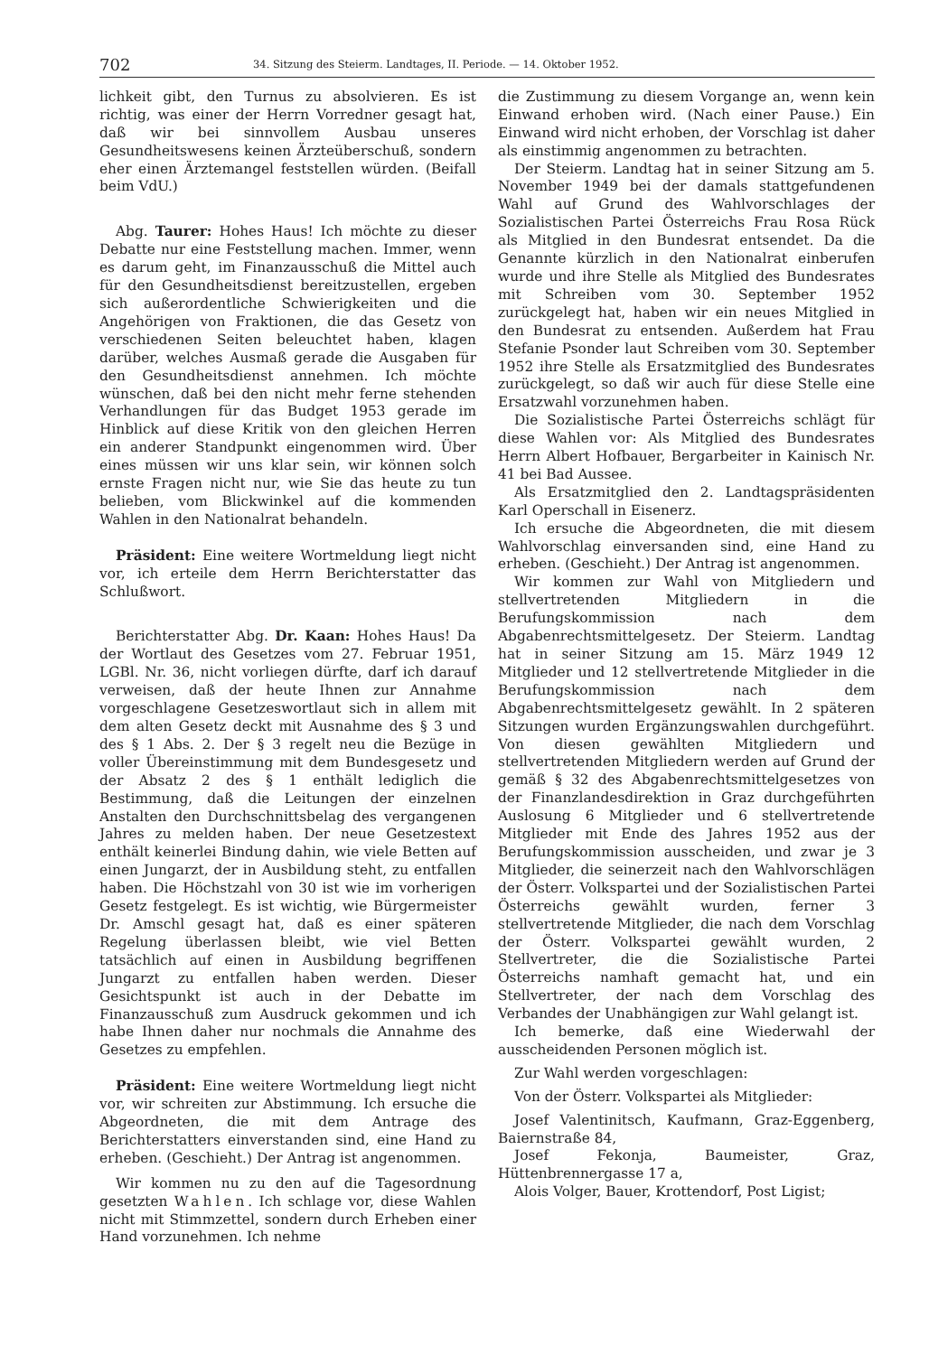702 34. Sitzung des Steierm. Landtages, II. Periode. — 14. Oktober 1952.
lichkeit gibt, den Turnus zu absolvieren. Es ist richtig, was einer der Herrn Vorredner gesagt hat, daß wir bei sinnvollem Ausbau unseres Gesundheitswesens keinen Ärzteüberschuß, sondern eher einen Ärztemangel feststellen würden. (Beifall beim VdU.)
Abg. Taurer: Hohes Haus! Ich möchte zu dieser Debatte nur eine Feststellung machen. Immer, wenn es darum geht, im Finanzausschuß die Mittel auch für den Gesundheitsdienst bereitzustellen, ergeben sich außerordentliche Schwierigkeiten und die Angehörigen von Fraktionen, die das Gesetz von verschiedenen Seiten beleuchtet haben, klagen darüber, welches Ausmaß gerade die Ausgaben für den Gesundheitsdienst annehmen. Ich möchte wünschen, daß bei den nicht mehr ferne stehenden Verhandlungen für das Budget 1953 gerade im Hinblick auf diese Kritik von den gleichen Herren ein anderer Standpunkt eingenommen wird. Über eines müssen wir uns klar sein, wir können solch ernste Fragen nicht nur, wie Sie das heute zu tun belieben, vom Blickwinkel auf die kommenden Wahlen in den Nationalrat behandeln.
Präsident: Eine weitere Wortmeldung liegt nicht vor, ich erteile dem Herrn Berichterstatter das Schlußwort.
Berichterstatter Abg. Dr. Kaan: Hohes Haus! Da der Wortlaut des Gesetzes vom 27. Februar 1951, LGBl. Nr. 36, nicht vorliegen dürfte, darf ich darauf verweisen, daß der heute Ihnen zur Annahme vorgeschlagene Gesetzeswortlaut sich in allem mit dem alten Gesetz deckt mit Ausnahme des § 3 und des § 1 Abs. 2. Der § 3 regelt neu die Bezüge in voller Übereinstimmung mit dem Bundesgesetz und der Absatz 2 des § 1 enthält lediglich die Bestimmung, daß die Leitungen der einzelnen Anstalten den Durchschnittsbelag des vergangenen Jahres zu melden haben. Der neue Gesetzestext enthält keinerlei Bindung dahin, wie viele Betten auf einen Jungarzt, der in Ausbildung steht, zu entfallen haben. Die Höchstzahl von 30 ist wie im vorherigen Gesetz festgelegt. Es ist wichtig, wie Bürgermeister Dr. Amschl gesagt hat, daß es einer späteren Regelung überlassen bleibt, wie viel Betten tatsächlich auf einen in Ausbildung begriffenen Jungarzt zu entfallen haben werden. Dieser Gesichtspunkt ist auch in der Debatte im Finanzausschuß zum Ausdruck gekommen und ich habe Ihnen daher nur nochmals die Annahme des Gesetzes zu empfehlen.
Präsident: Eine weitere Wortmeldung liegt nicht vor, wir schreiten zur Abstimmung. Ich ersuche die Abgeordneten, die mit dem Antrage des Berichterstatters einverstanden sind, eine Hand zu erheben. (Geschieht.) Der Antrag ist angenommen.
Wir kommen nu zu den auf die Tagesordnung gesetzten Wahlen. Ich schlage vor, diese Wahlen nicht mit Stimmzettel, sondern durch Erheben einer Hand vorzunehmen. Ich nehme
die Zustimmung zu diesem Vorgange an, wenn kein Einwand erhoben wird. (Nach einer Pause.) Ein Einwand wird nicht erhoben, der Vorschlag ist daher als einstimmig angenommen zu betrachten.
Der Steierm. Landtag hat in seiner Sitzung am 5. November 1949 bei der damals stattgefundenen Wahl auf Grund des Wahlvorschlages der Sozialistischen Partei Österreichs Frau Rosa Rück als Mitglied in den Bundesrat entsendet. Da die Genannte kürzlich in den Nationalrat einberufen wurde und ihre Stelle als Mitglied des Bundesrates mit Schreiben vom 30. September 1952 zurückgelegt hat, haben wir ein neues Mitglied in den Bundesrat zu entsenden. Außerdem hat Frau Stefanie Psonder laut Schreiben vom 30. September 1952 ihre Stelle als Ersatzmitglied des Bundesrates zurückgelegt, so daß wir auch für diese Stelle eine Ersatzwahl vorzunehmen haben.
Die Sozialistische Partei Österreichs schlägt für diese Wahlen vor: Als Mitglied des Bundesrates Herrn Albert Hofbauer, Bergarbeiter in Kainisch Nr. 41 bei Bad Aussee.
Als Ersatzmitglied den 2. Landtagspräsidenten Karl Operschall in Eisenerz.
Ich ersuche die Abgeordneten, die mit diesem Wahlvorschlag einversanden sind, eine Hand zu erheben. (Geschieht.) Der Antrag ist angenommen.
Wir kommen zur Wahl von Mitgliedern und stellvertretenden Mitgliedern in die Berufungskommission nach dem Abgabenrechtsmittelgesetz. Der Steierm. Landtag hat in seiner Sitzung am 15. März 1949 12 Mitglieder und 12 stellvertretende Mitglieder in die Berufungskommission nach dem Abgabenrechtsmittelgesetz gewählt. In 2 späteren Sitzungen wurden Ergänzungswahlen durchgeführt. Von diesen gewählten Mitgliedern und stellvertretenden Mitgliedern werden auf Grund der gemäß § 32 des Abgabenrechtsmittelgesetzes von der Finanzlandesdirektion in Graz durchgeführten Auslosung 6 Mitglieder und 6 stellvertretende Mitglieder mit Ende des Jahres 1952 aus der Berufungskommission ausscheiden, und zwar je 3 Mitglieder, die seinerzeit nach den Wahlvorschlägen der Österr. Volkspartei und der Sozialistischen Partei Österreichs gewählt wurden, ferner 3 stellvertretende Mitglieder, die nach dem Vorschlag der Österr. Volkspartei gewählt wurden, 2 Stellvertreter, die die Sozialistische Partei Österreichs namhaft gemacht hat, und ein Stellvertreter, der nach dem Vorschlag des Verbandes der Unabhängigen zur Wahl gelangt ist.
Ich bemerke, daß eine Wiederwahl der ausscheidenden Personen möglich ist.
Zur Wahl werden vorgeschlagen:
Von der Österr. Volkspartei als Mitglieder:
Josef Valentinitsch, Kaufmann, Graz-Eggenberg, Baiernstraße 84,
Josef Fekonja, Baumeister, Graz, Hüttenbrennergasse 17 a,
Alois Volger, Bauer, Krottendorf, Post Ligist;